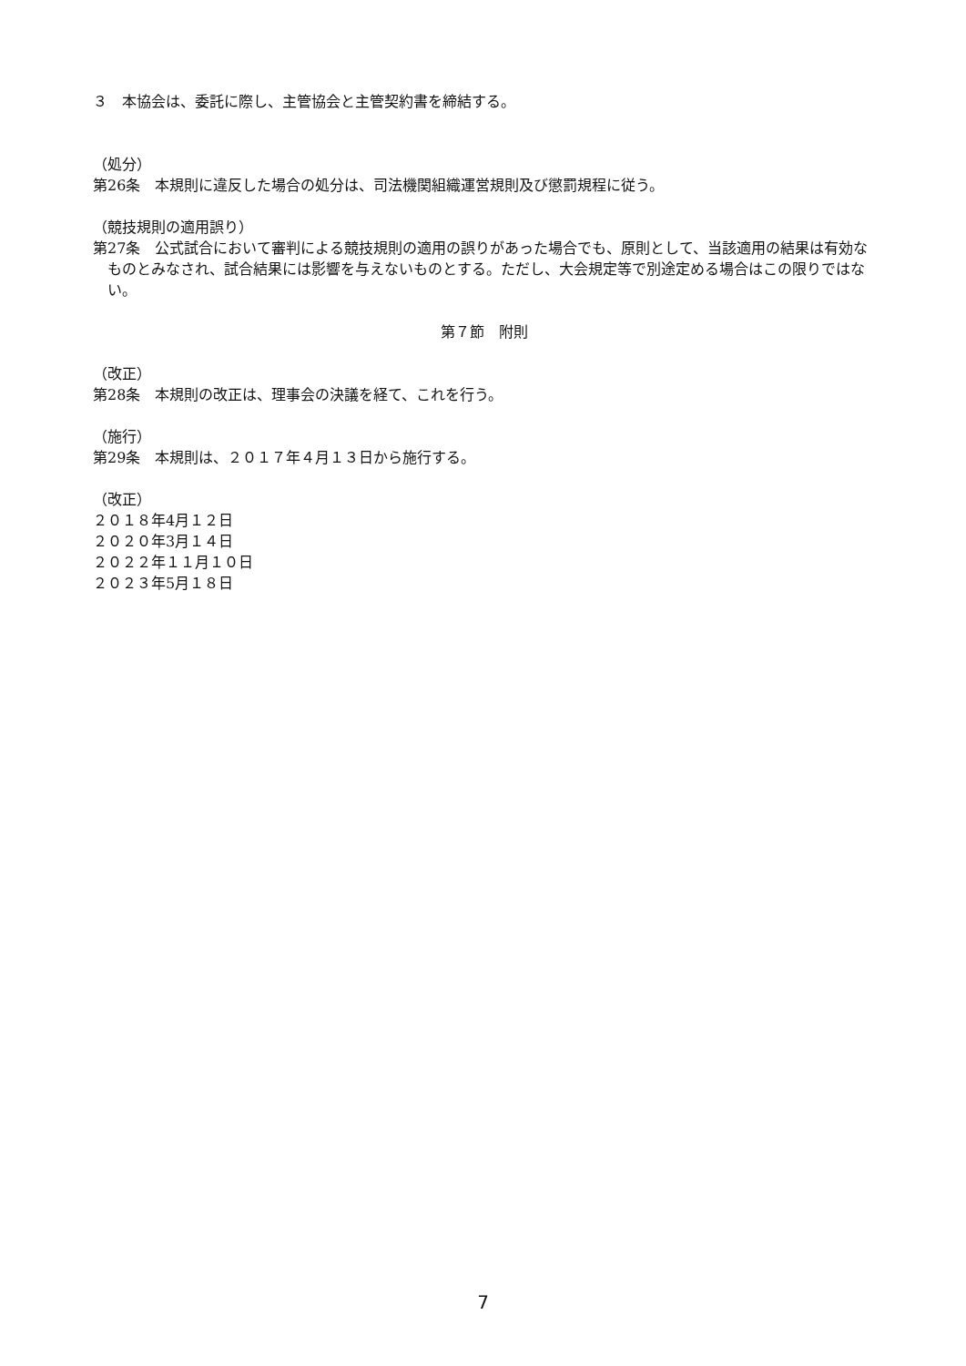３　本協会は、委託に際し、主管協会と主管契約書を締結する。
（処分）
第26条　本規則に違反した場合の処分は、司法機関組織運営規則及び懲罰規程に従う。
（競技規則の適用誤り）
第27条　公式試合において審判による競技規則の適用の誤りがあった場合でも、原則として、当該適用の結果は有効なものとみなされ、試合結果には影響を与えないものとする。ただし、大会規定等で別途定める場合はこの限りではない。
第７節　附則
（改正）
第28条　本規則の改正は、理事会の決議を経て、これを行う。
（施行）
第29条　本規則は、２０１７年４月１３日から施行する。
（改正）
２０１８年4月１２日
２０２０年3月１４日
２０２２年１１月１０日
２０２３年5月１８日
7